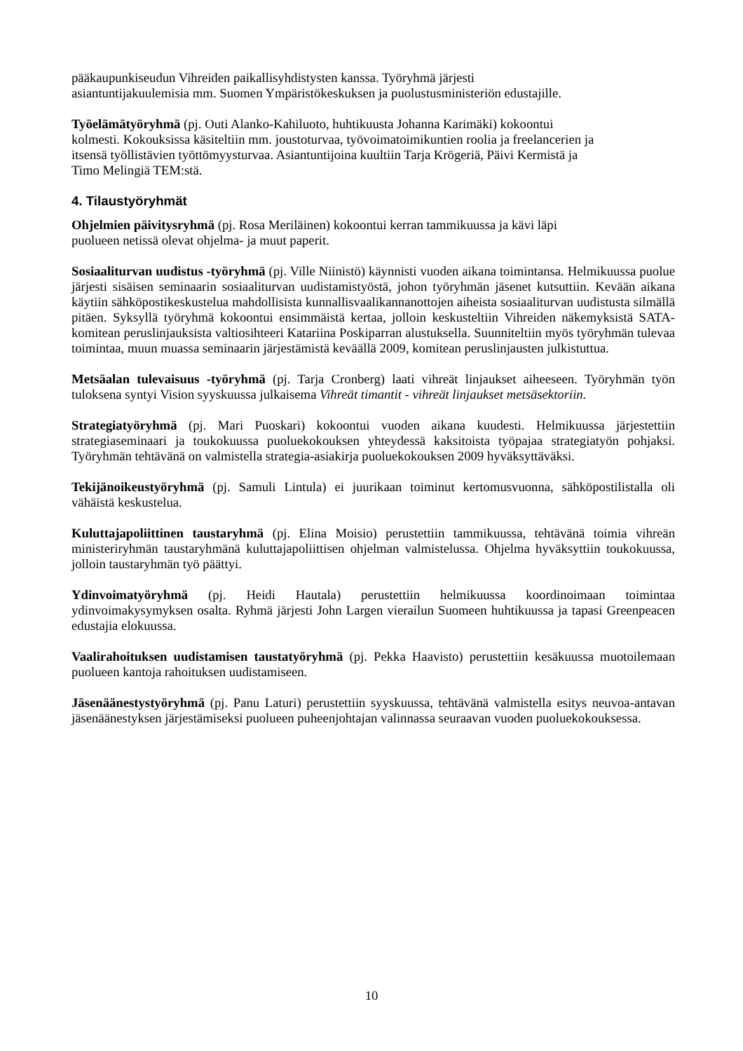pääkaupunkiseudun Vihreiden paikallisyhdistysten kanssa. Työryhmä järjesti
asiantuntijakuulemisia mm. Suomen Ympäristökeskuksen ja puolustusministeriön edustajille.
Työelämätyöryhmä (pj. Outi Alanko-Kahiluoto, huhtikuusta Johanna Karimäki) kokoontui
kolmesti. Kokouksissa käsiteltiin mm. joustoturvaa, työvoimatoimikuntien roolia ja freelancerien ja
itsensä työllistävien työttömyysturvaa. Asiantuntijoina kuultiin Tarja Krögeriä, Päivi Kermistä ja
Timo Melingiä TEM:stä.
4. Tilaustyöryhmät
Ohjelmien päivitysryhmä (pj. Rosa Meriläinen) kokoontui kerran tammikuussa ja kävi läpi
puolueen netissä olevat ohjelma- ja muut paperit.
Sosiaaliturvan uudistus -työryhmä (pj. Ville Niinistö) käynnisti vuoden aikana toimintansa. Helmikuussa puolue järjesti sisäisen seminaarin sosiaaliturvan uudistamistyöstä, johon työryhmän jäsenet kutsuttiin. Kevään aikana käytiin sähköpostikeskustelua mahdollisista kunnallisvaalikannanottojen aiheista sosiaaliturvan uudistusta silmällä pitäen. Syksyllä työryhmä kokoontui ensimmäistä kertaa, jolloin keskusteltiin Vihreiden näkemyksistä SATA-komitean peruslinjauksista valtiosihteeri Katariina Poskiparran alustuksella. Suunniteltiin myös työryhmän tulevaa toimintaa, muun muassa seminaarin järjestämistä keväällä 2009, komitean peruslinjausten julkistuttua.
Metsäalan tulevaisuus -työryhmä (pj. Tarja Cronberg) laati vihreät linjaukset aiheeseen. Työryhmän työn tuloksena syntyi Vision syyskuussa julkaisema Vihreät timantit - vihreät linjaukset metsäsektoriin.
Strategiatyöryhmä (pj. Mari Puoskari) kokoontui vuoden aikana kuudesti. Helmikuussa järjestettiin strategiaseminaari ja toukokuussa puoluekokouksen yhteydessä kaksitoista työpajaa strategiatyön pohjaksi. Työryhmän tehtävänä on valmistella strategia-asiakirja puoluekokouksen 2009 hyväksyttäväksi.
Tekijänoikeustyöryhmä (pj. Samuli Lintula) ei juurikaan toiminut kertomusvuonna, sähköpostilistalla oli vähäistä keskustelua.
Kuluttajapoliittinen taustaryhmä (pj. Elina Moisio) perustettiin tammikuussa, tehtävänä toimia vihreän ministeriryhmän taustaryhmänä kuluttajapoliittisen ohjelman valmistelussa. Ohjelma hyväksyttiin toukokuussa, jolloin taustaryhmän työ päättyi.
Ydinvoimatyöryhmä (pj. Heidi Hautala) perustettiin helmikuussa koordinoimaan toimintaa ydinvoimakysymyksen osalta. Ryhmä järjesti John Largen vierailun Suomeen huhtikuussa ja tapasi Greenpeacen edustajia elokuussa.
Vaalirahoituksen uudistamisen taustatyöryhmä (pj. Pekka Haavisto) perustettiin kesäkuussa muotoilemaan puolueen kantoja rahoituksen uudistamiseen.
Jäsenäänestystyöryhmä (pj. Panu Laturi) perustettiin syyskuussa, tehtävänä valmistella esitys neuvoa-antavan jäsenäänestyksen järjestämiseksi puolueen puheenjohtajan valinnassa seuraavan vuoden puoluekokouksessa.
10